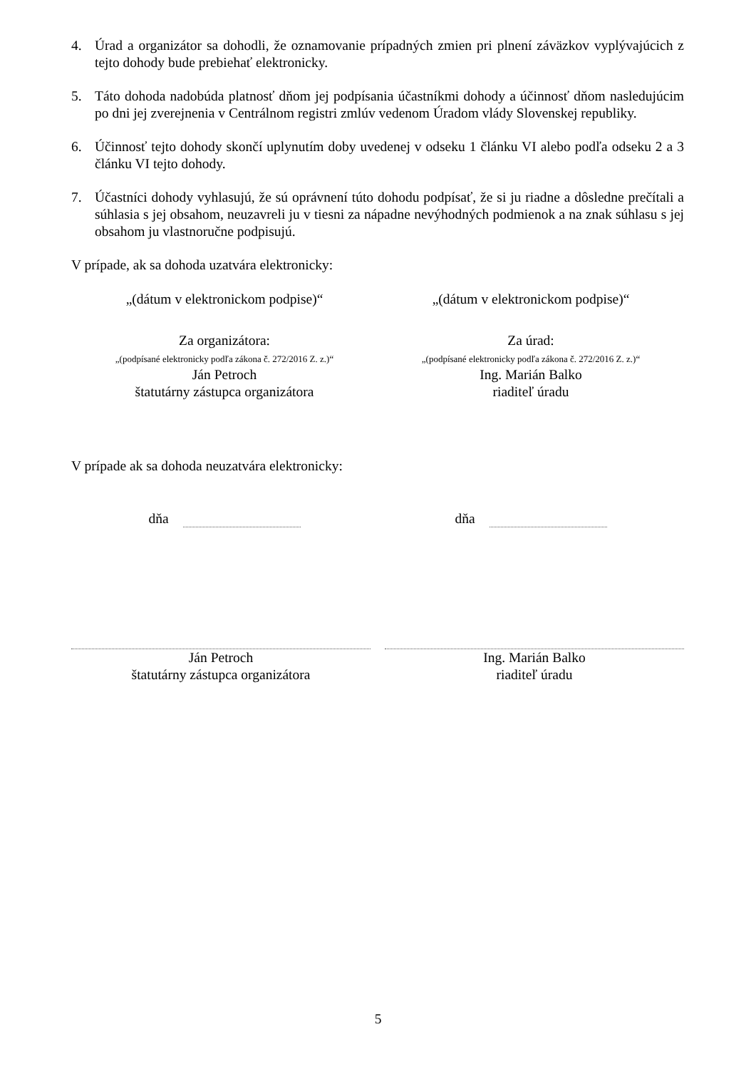4. Úrad a organizátor sa dohodli, že oznamovanie prípadných zmien pri plnení záväzkov vyplývajúcich z tejto dohody bude prebiehať elektronicky.
5. Táto dohoda nadobúda platnosť dňom jej podpísania účastníkmi dohody a účinnosť dňom nasledujúcim po dni jej zverejnenia v Centrálnom registri zmlúv vedenom Úradom vlády Slovenskej republiky.
6. Účinnosť tejto dohody skončí uplynutím doby uvedenej v odseku 1 článku VI alebo podľa odseku 2 a 3 článku VI tejto dohody.
7. Účastníci dohody vyhlasujú, že sú oprávnení túto dohodu podpísať, že si ju riadne a dôsledne prečítali a súhlasia s jej obsahom, neuzavreli ju v tiesni za nápadne nevýhodných podmienok a na znak súhlasu s jej obsahom ju vlastnoručne podpisujú.
V prípade, ak sa dohoda uzatvára elektronicky:
„(dátum v elektronickom podpise)“
„(dátum v elektronickom podpise)“
Za organizátora:
„(podpísané elektronicky podľa zákona č. 272/2016 Z. z.)“
Ján Petroch
štatutárny zástupca organizátora
Za úrad:
„(podpísané elektronicky podľa zákona č. 272/2016 Z. z.)“
Ing. Marián Balko
riaditeľ úradu
V prípade ak sa dohoda neuzatvára elektronicky:
dňa dňa
Ján Petroch
štatutárny zástupca organizátora
Ing. Marián Balko
riaditeľ úradu
5